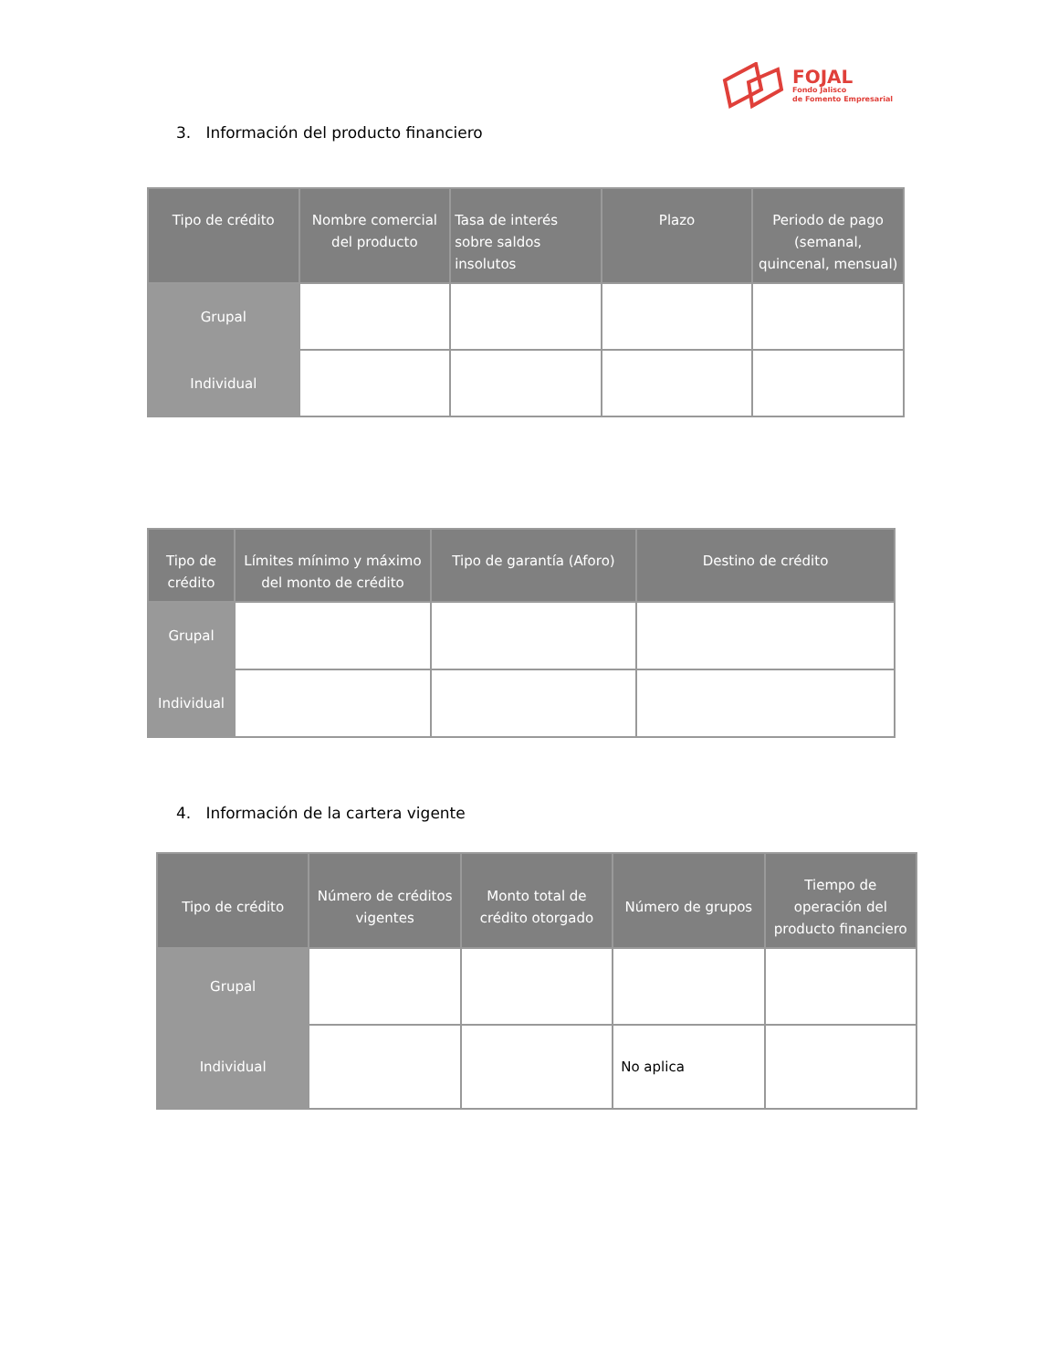FOJAL
Fondo Jalisco
de Fomento Empresarial
3. Información del producto financiero
| Tipo de crédito | Nombre comercial del producto | Tasa de interés sobre saldos insolutos | Plazo | Periodo de pago (semanal, quincenal, mensual) |
| --- | --- | --- | --- | --- |
| Grupal | | | | |
| Individual | | | | |
| Tipo de crédito | Límites mínimo y máximo del monto de crédito | Tipo de garantía (Aforo) | Destino de crédito |
| --- | --- | --- | --- |
| Grupal | | | |
| Individual | | | |
4. Información de la cartera vigente
| Tipo de crédito | Número de créditos vigentes | Monto total de crédito otorgado | Número de grupos | Tiempo de operación del producto financiero |
| --- | --- | --- | --- | --- |
| Grupal | | | | |
| Individual | | | No aplica | |